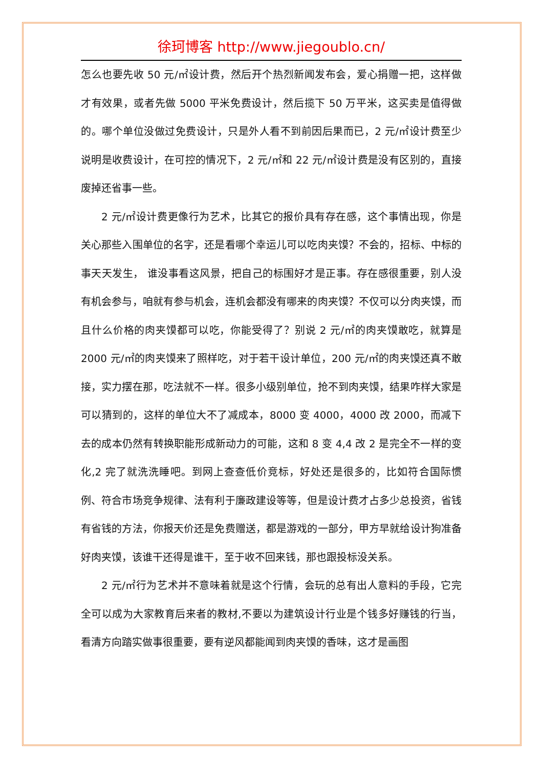徐珂博客 http://www.jiegoublo.cn/
怎么也要先收 50 元/㎡设计费，然后开个热烈新闻发布会，爱心捐赠一把，这样做才有效果，或者先做 5000 平米免费设计，然后揽下 50 万平米，这买卖是值得做的。哪个单位没做过免费设计，只是外人看不到前因后果而已，2 元/㎡设计费至少说明是收费设计，在可控的情况下，2 元/㎡和 22 元/㎡设计费是没有区别的，直接废掉还省事一些。
2 元/㎡设计费更像行为艺术，比其它的报价具有存在感，这个事情出现，你是关心那些入围单位的名字，还是看哪个幸运儿可以吃肉夹馍？不会的，招标、中标的事天天发生， 谁没事看这风景，把自己的标围好才是正事。存在感很重要，别人没有机会参与，咱就有参与机会，连机会都没有哪来的肉夹馍？不仅可以分肉夹馍，而且什么价格的肉夹馍都可以吃，你能受得了？别说 2 元/㎡的肉夹馍敢吃，就算是 2000 元/㎡的肉夹馍来了照样吃，对于若干设计单位，200 元/㎡的肉夹馍还真不敢接，实力摆在那，吃法就不一样。很多小级别单位，抢不到肉夹馍，结果咋样大家是可以猜到的，这样的单位大不了减成本，8000 变 4000，4000 改 2000，而减下去的成本仍然有转换职能形成新动力的可能，这和 8 变 4,4 改 2 是完全不一样的变化,2 完了就洗洗睡吧。到网上查查低价竞标，好处还是很多的，比如符合国际惯例、符合市场竞争规律、法有利于廉政建设等等，但是设计费才占多少总投资，省钱有省钱的方法，你报天价还是免费赠送，都是游戏的一部分，甲方早就给设计狗准备好肉夹馍，该谁干还得是谁干，至于收不回来钱，那也跟投标没关系。
2 元/㎡行为艺术并不意味着就是这个行情，会玩的总有出人意料的手段，它完全可以成为大家教育后来者的教材,不要以为建筑设计行业是个钱多好赚钱的行当，看清方向踏实做事很重要，要有逆风都能闻到肉夹馍的香味，这才是画图